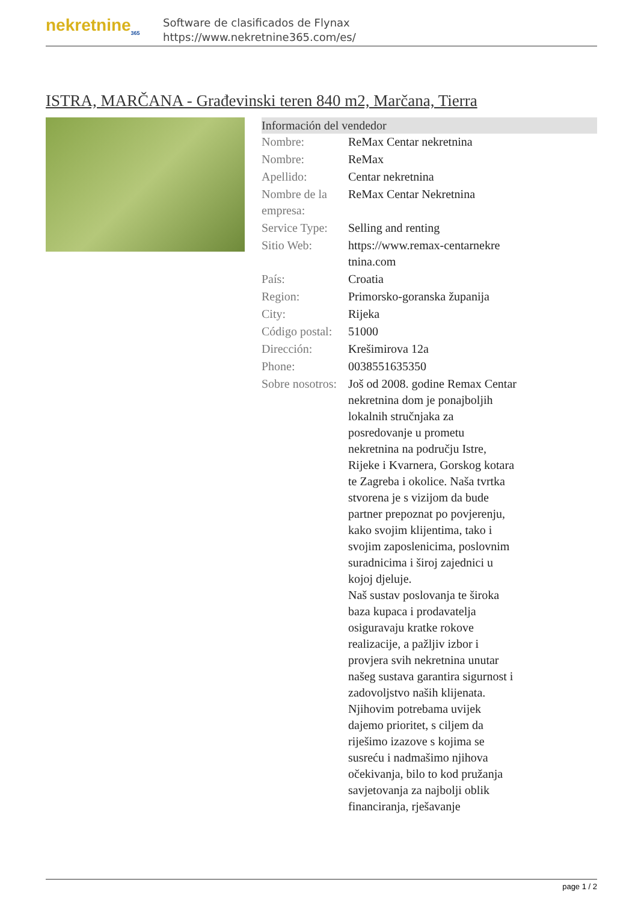nekretnine<sub>365</sub>
Software de clasificados de Flynax
https://www.nekretnine365.com/es/
ISTRA, MARČANA - Građevinski teren 840 m2, Marčana, Tierra
Información del vendedor
| Nombre: | ReMax Centar nekretnina |
| Nombre: | ReMax |
| Apellido: | Centar nekretnina |
| Nombre de la empresa: | ReMax Centar Nekretnina |
| Service Type: | Selling and renting |
| Sitio Web: | https://www.remax-centarnekre tnina.com |
| País: | Croatia |
| Region: | Primorsko-goranska županija |
| City: | Rijeka |
| Código postal: | 51000 |
| Dirección: | Krešimirova 12a |
| Phone: | 0038551635350 |
| Sobre nosotros: | Još od 2008. godine Remax Centar nekretnina dom je ponajboljih lokalnih stručnjaka za posredovanje u prometu nekretnina na području Istre, Rijeke i Kvarnera, Gorskog kotara te Zagreba i okolice. Naša tvrtka stvorena je s vizijom da bude partner prepoznat po povjerenju, kako svojim klijentima, tako i svojim zaposlenicima, poslovnim suradnicima i široj zajednici u kojoj djeluje. Naš sustav poslovanja te široka baza kupaca i prodavatelja osiguravaju kratke rokove realizacije, a pažljiv izbor i provjera svih nekretnina unutar našeg sustava garantira sigurnost i zadovoljstvo naših klijenata. Njihovim potrebama uvijek dajemo prioritet, s ciljem da riješimo izazove s kojima se susreću i nadmašimo njihova očekivanja, bilo to kod pružanja savjetovanja za najbolji oblik financiranja, rješavanje |
page 1 / 2